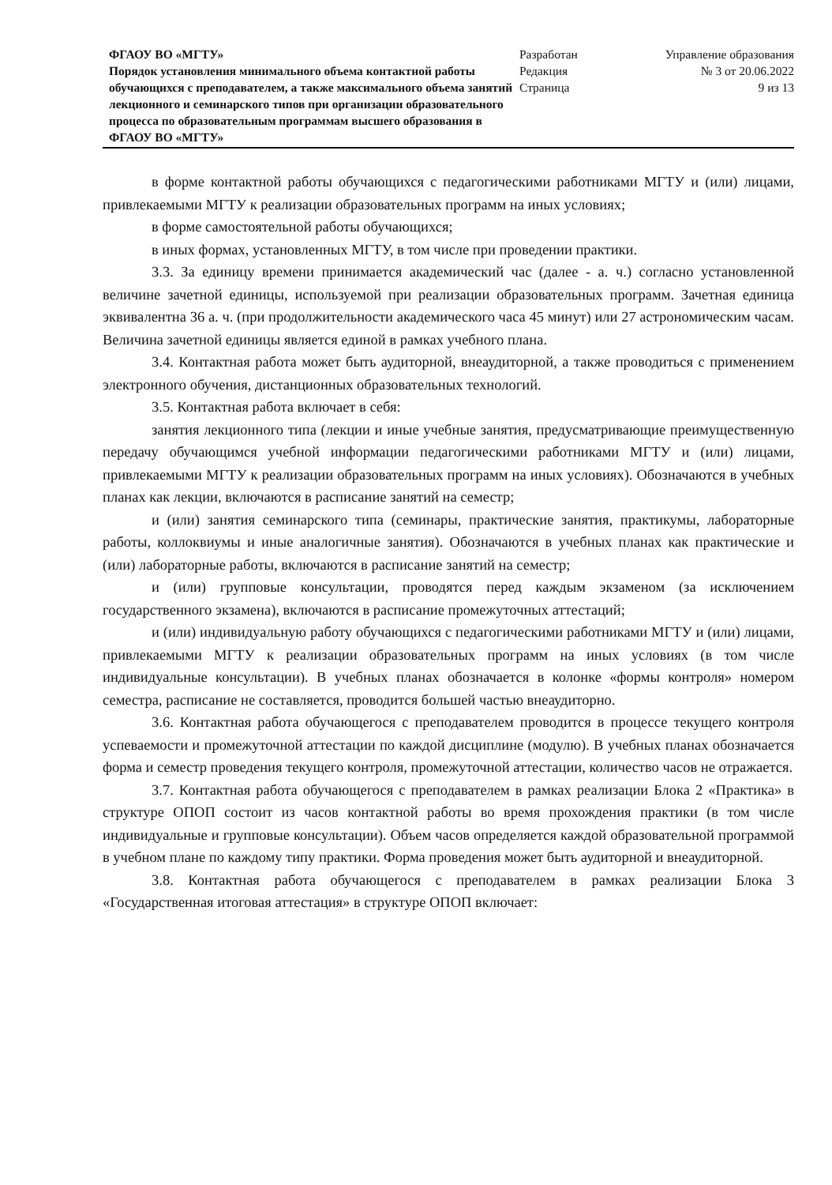ФГАОУ ВО «МГТУ»
Порядок установления минимального объема контактной работы обучающихся с преподавателем, а также максимального объема занятий лекционного и семинарского типов при организации образовательного процесса по образовательным программам высшего образования в ФГАОУ ВО «МГТУ»
Разработан
Редакция
Страница
Управление образования
№ 3 от 20.06.2022
9 из 13
в форме контактной работы обучающихся с педагогическими работниками МГТУ и (или) лицами, привлекаемыми МГТУ к реализации образовательных программ на иных условиях;
в форме самостоятельной работы обучающихся;
в иных формах, установленных МГТУ, в том числе при проведении практики.
3.3. За единицу времени принимается академический час (далее - а. ч.) согласно установленной величине зачетной единицы, используемой при реализации образовательных программ. Зачетная единица эквивалентна 36 а. ч. (при продолжительности академического часа 45 минут) или 27 астрономическим часам. Величина зачетной единицы является единой в рамках учебного плана.
3.4. Контактная работа может быть аудиторной, внеаудиторной, а также проводиться с применением электронного обучения, дистанционных образовательных технологий.
3.5. Контактная работа включает в себя:
занятия лекционного типа (лекции и иные учебные занятия, предусматривающие преимущественную передачу обучающимся учебной информации педагогическими работниками МГТУ и (или) лицами, привлекаемыми МГТУ к реализации образовательных программ на иных условиях). Обозначаются в учебных планах как лекции, включаются в расписание занятий на семестр;
и (или) занятия семинарского типа (семинары, практические занятия, практикумы, лабораторные работы, коллоквиумы и иные аналогичные занятия). Обозначаются в учебных планах как практические и (или) лабораторные работы, включаются в расписание занятий на семестр;
и (или) групповые консультации, проводятся перед каждым экзаменом (за исключением государственного экзамена), включаются в расписание промежуточных аттестаций;
и (или) индивидуальную работу обучающихся с педагогическими работниками МГТУ и (или) лицами, привлекаемыми МГТУ к реализации образовательных программ на иных условиях (в том числе индивидуальные консультации). В учебных планах обозначается в колонке «формы контроля» номером семестра, расписание не составляется, проводится большей частью внеаудиторно.
3.6. Контактная работа обучающегося с преподавателем проводится в процессе текущего контроля успеваемости и промежуточной аттестации по каждой дисциплине (модулю). В учебных планах обозначается форма и семестр проведения текущего контроля, промежуточной аттестации, количество часов не отражается.
3.7. Контактная работа обучающегося с преподавателем в рамках реализации Блока 2 «Практика» в структуре ОПОП состоит из часов контактной работы во время прохождения практики (в том числе индивидуальные и групповые консультации). Объем часов определяется каждой образовательной программой в учебном плане по каждому типу практики. Форма проведения может быть аудиторной и внеаудиторной.
3.8. Контактная работа обучающегося с преподавателем в рамках реализации Блока 3 «Государственная итоговая аттестация» в структуре ОПОП включает: